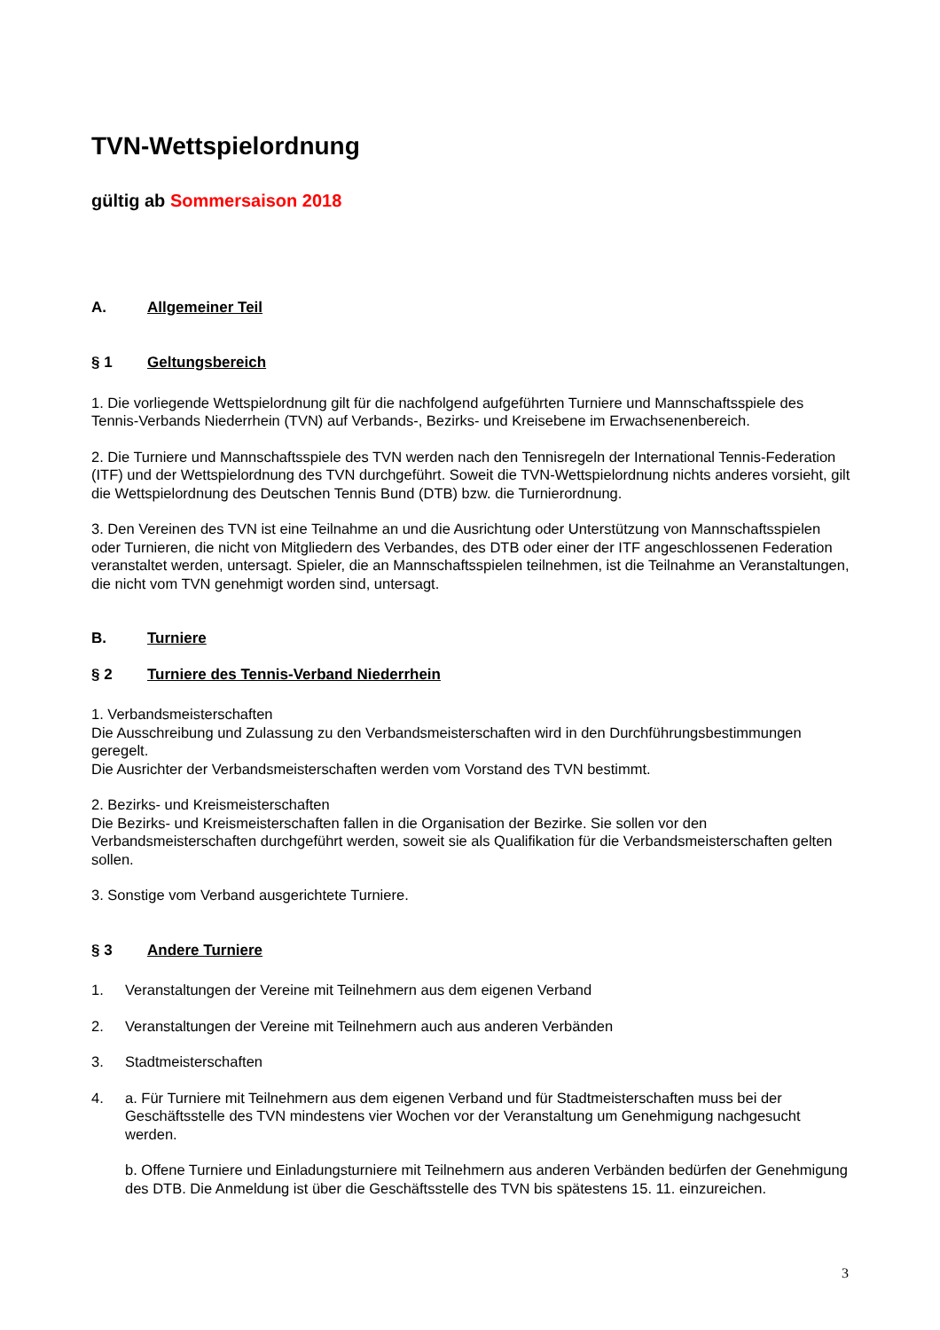TVN-Wettspielordnung
gültig ab Sommersaison 2018
A. Allgemeiner Teil
§ 1 Geltungsbereich
1. Die vorliegende Wettspielordnung gilt für die nachfolgend aufgeführten Turniere und Mannschaftsspiele des Tennis-Verbands Niederrhein (TVN) auf Verbands-, Bezirks- und Kreisebene im Erwachsenenbereich.
2. Die Turniere und Mannschaftsspiele des TVN werden nach den Tennisregeln der International Tennis-Federation (ITF) und der Wettspielordnung des TVN durchgeführt. Soweit die TVN-Wettspielordnung nichts anderes vorsieht, gilt die Wettspielordnung des Deutschen Tennis Bund (DTB) bzw. die Turnierordnung.
3. Den Vereinen des TVN ist eine Teilnahme an und die Ausrichtung oder Unterstützung von Mannschaftsspielen oder Turnieren, die nicht von Mitgliedern des Verbandes, des DTB oder einer der ITF angeschlossenen Federation veranstaltet werden, untersagt. Spieler, die an Mannschaftsspielen teilnehmen, ist die Teilnahme an Veranstaltungen, die nicht vom TVN genehmigt worden sind, untersagt.
B. Turniere
§ 2 Turniere des Tennis-Verband Niederrhein
1. Verbandsmeisterschaften
Die Ausschreibung und Zulassung zu den Verbandsmeisterschaften wird in den Durchführungsbestimmungen geregelt.
Die Ausrichter der Verbandsmeisterschaften werden vom Vorstand des TVN bestimmt.
2. Bezirks- und Kreismeisterschaften
Die Bezirks- und Kreismeisterschaften fallen in die Organisation der Bezirke. Sie sollen vor den Verbandsmeisterschaften durchgeführt werden, soweit sie als Qualifikation für die Verbandsmeisterschaften gelten sollen.
3. Sonstige vom Verband ausgerichtete Turniere.
§ 3 Andere Turniere
1. Veranstaltungen der Vereine mit Teilnehmern aus dem eigenen Verband
2. Veranstaltungen der Vereine mit Teilnehmern auch aus anderen Verbänden
3. Stadtmeisterschaften
4. a. Für Turniere mit Teilnehmern aus dem eigenen Verband und für Stadtmeisterschaften muss bei der Geschäftsstelle des TVN mindestens vier Wochen vor der Veranstaltung um Genehmigung nachgesucht werden.
b. Offene Turniere und Einladungsturniere mit Teilnehmern aus anderen Verbänden bedürfen der Genehmigung des DTB. Die Anmeldung ist über die Geschäftsstelle des TVN bis spätestens 15. 11. einzureichen.
3